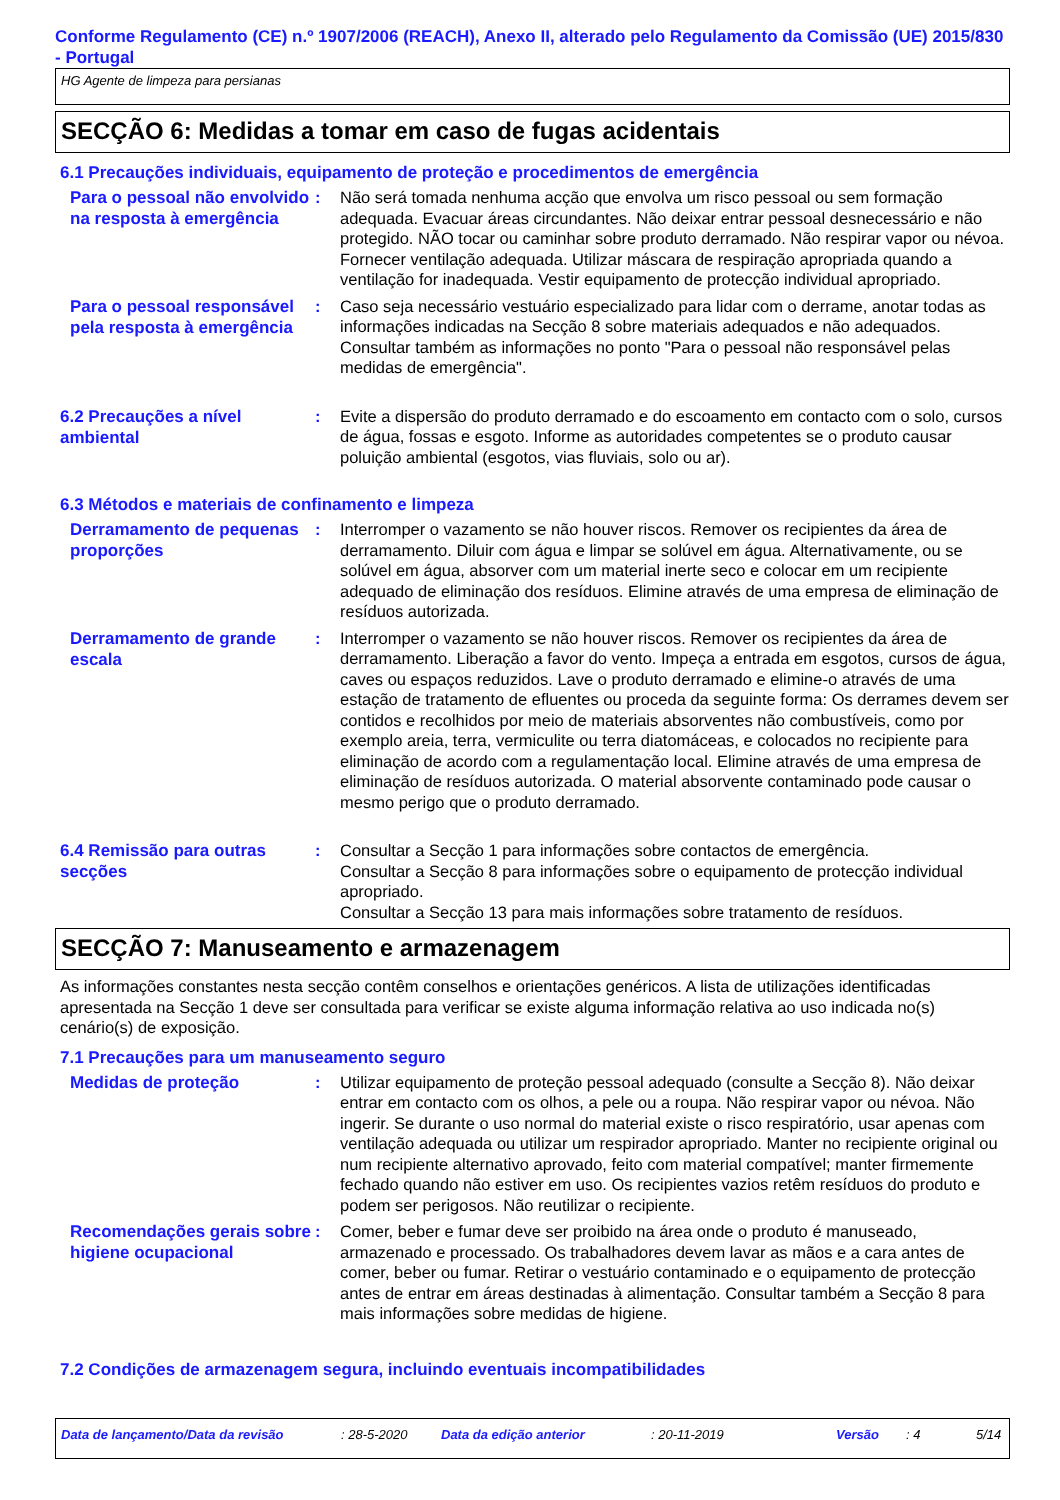Conforme Regulamento (CE) n.º 1907/2006 (REACH), Anexo II, alterado pelo Regulamento da Comissão (UE) 2015/830 - Portugal
HG Agente de limpeza para persianas
SECÇÃO 6: Medidas a tomar em caso de fugas acidentais
6.1 Precauções individuais, equipamento de proteção e procedimentos de emergência
Para o pessoal não envolvido na resposta à emergência
: Não será tomada nenhuma acção que envolva um risco pessoal ou sem formação adequada. Evacuar áreas circundantes. Não deixar entrar pessoal desnecessário e não protegido. NÃO tocar ou caminhar sobre produto derramado. Não respirar vapor ou névoa. Fornecer ventilação adequada. Utilizar máscara de respiração apropriada quando a ventilação for inadequada. Vestir equipamento de protecção individual apropriado.
Para o pessoal responsável pela resposta à emergência
: Caso seja necessário vestuário especializado para lidar com o derrame, anotar todas as informações indicadas na Secção 8 sobre materiais adequados e não adequados. Consultar também as informações no ponto "Para o pessoal não responsável pelas medidas de emergência".
6.2 Precauções a nível ambiental
: Evite a dispersão do produto derramado e do escoamento em contacto com o solo, cursos de água, fossas e esgoto. Informe as autoridades competentes se o produto causar poluição ambiental (esgotos, vias fluviais, solo ou ar).
6.3 Métodos e materiais de confinamento e limpeza
Derramamento de pequenas proporções
: Interromper o vazamento se não houver riscos. Remover os recipientes da área de derramamento. Diluir com água e limpar se solúvel em água. Alternativamente, ou se solúvel em água, absorver com um material inerte seco e colocar em um recipiente adequado de eliminação dos resíduos. Elimine através de uma empresa de eliminação de resíduos autorizada.
Derramamento de grande escala
: Interromper o vazamento se não houver riscos. Remover os recipientes da área de derramamento. Liberação a favor do vento. Impeça a entrada em esgotos, cursos de água, caves ou espaços reduzidos. Lave o produto derramado e elimine-o através de uma estação de tratamento de efluentes ou proceda da seguinte forma: Os derrames devem ser contidos e recolhidos por meio de materiais absorventes não combustíveis, como por exemplo areia, terra, vermiculite ou terra diatomáceas, e colocados no recipiente para eliminação de acordo com a regulamentação local. Elimine através de uma empresa de eliminação de resíduos autorizada. O material absorvente contaminado pode causar o mesmo perigo que o produto derramado.
6.4 Remissão para outras secções
: Consultar a Secção 1 para informações sobre contactos de emergência.
Consultar a Secção 8 para informações sobre o equipamento de protecção individual apropriado.
Consultar a Secção 13 para mais informações sobre tratamento de resíduos.
SECÇÃO 7: Manuseamento e armazenagem
As informações constantes nesta secção contêm conselhos e orientações genéricos. A lista de utilizações identificadas apresentada na Secção 1 deve ser consultada para verificar se existe alguma informação relativa ao uso indicada no(s) cenário(s) de exposição.
7.1 Precauções para um manuseamento seguro
Medidas de proteção
: Utilizar equipamento de proteção pessoal adequado (consulte a Secção 8). Não deixar entrar em contacto com os olhos, a pele ou a roupa. Não respirar vapor ou névoa. Não ingerir. Se durante o uso normal do material existe o risco respiratório, usar apenas com ventilação adequada ou utilizar um respirador apropriado. Manter no recipiente original ou num recipiente alternativo aprovado, feito com material compatível; manter firmemente fechado quando não estiver em uso. Os recipientes vazios retêm resíduos do produto e podem ser perigosos. Não reutilizar o recipiente.
Recomendações gerais sobre higiene ocupacional
: Comer, beber e fumar deve ser proibido na área onde o produto é manuseado, armazenado e processado. Os trabalhadores devem lavar as mãos e a cara antes de comer, beber ou fumar. Retirar o vestuário contaminado e o equipamento de protecção antes de entrar em áreas destinadas à alimentação. Consultar também a Secção 8 para mais informações sobre medidas de higiene.
7.2 Condições de armazenagem segura, incluindo eventuais incompatibilidades
Data de lançamento/Data da revisão: 28-5-2020 Data da edição anterior: 20-11-2019 Versão: 4 5/14